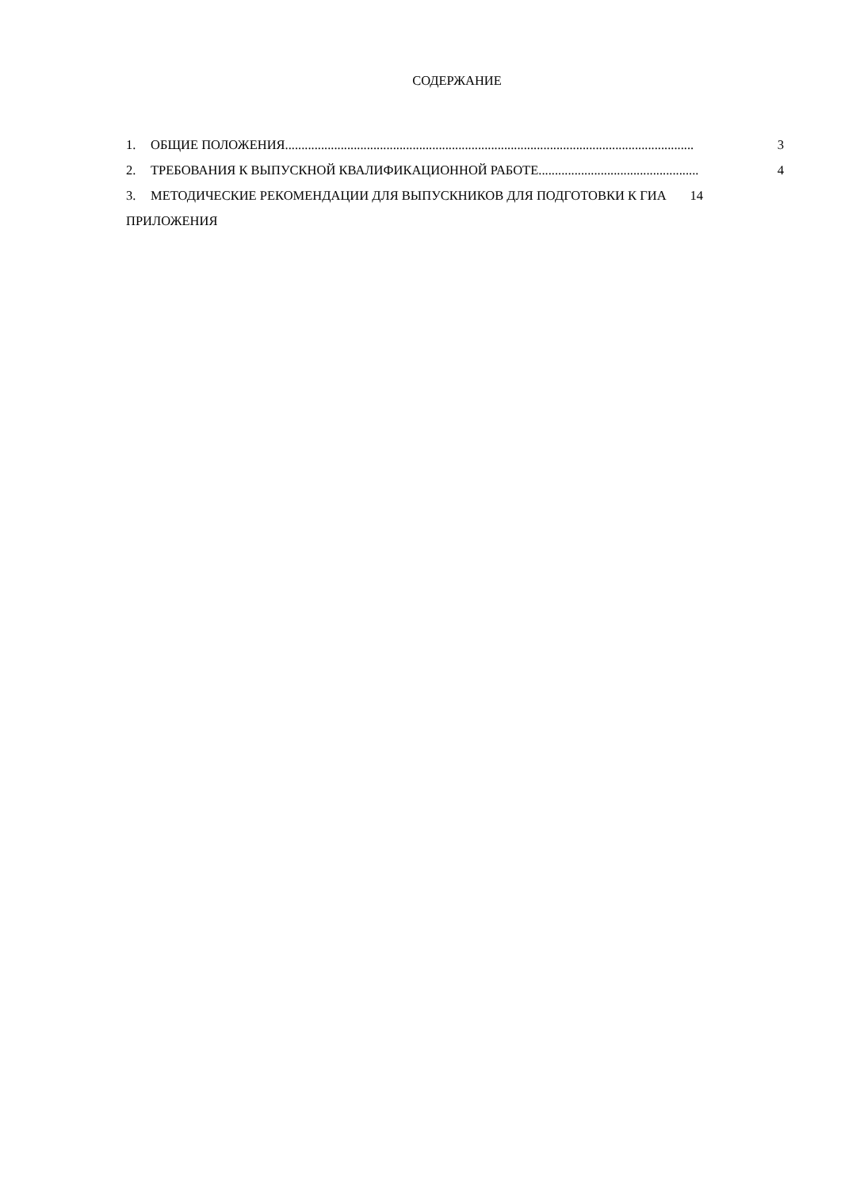СОДЕРЖАНИЕ
1. ОБЩИЕ ПОЛОЖЕНИЯ............................................................................................................................. 3
2. ТРЕБОВАНИЯ К ВЫПУСКНОЙ КВАЛИФИКАЦИОННОЙ РАБОТЕ ................................................. 4
3. МЕТОДИЧЕСКИЕ РЕКОМЕНДАЦИИ ДЛЯ ВЫПУСКНИКОВ ДЛЯ ПОДГОТОВКИ К ГИА 14
ПРИЛОЖЕНИЯ